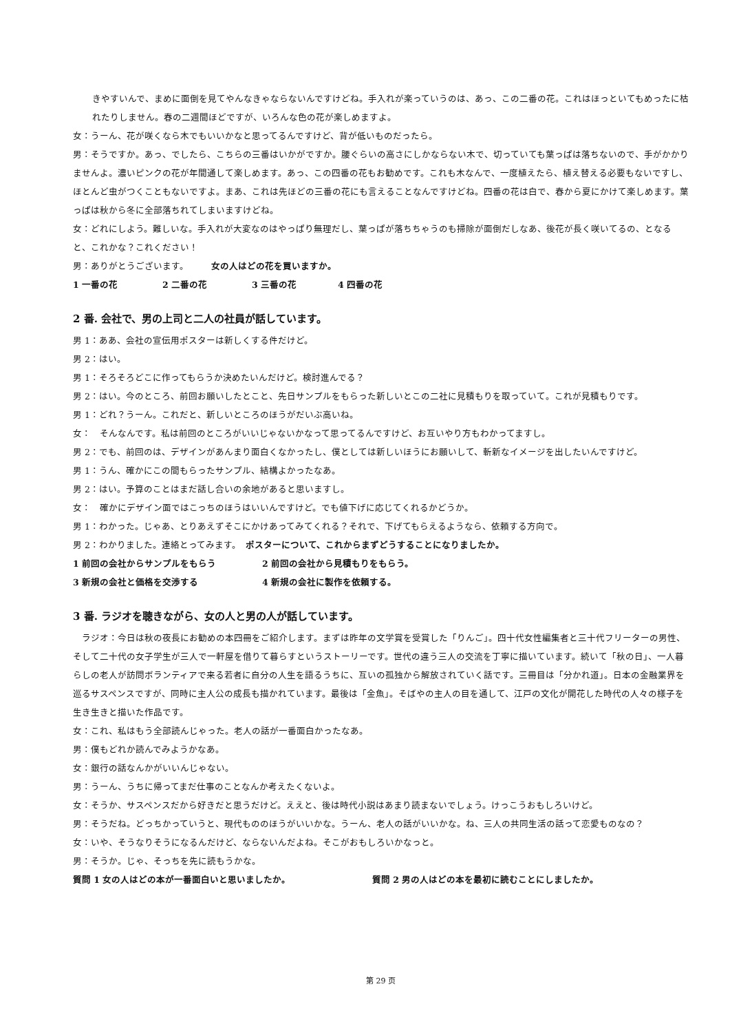きやすいんで、まめに面倒を見てやんなきゃならないんですけどね。手入れが楽っていうのは、あっ、この二番の花。これはほっといてもめったに枯れたりしません。春の二週間ほどですが、いろんな色の花が楽しめますよ。
女：うーん、花が咲くなら木でもいいかなと思ってるんですけど、背が低いものだったら。
男：そうですか。あっ、でしたら、こちらの三番はいかがですか。腰ぐらいの高さにしかならない木で、切っていても葉っぱは落ちないので、手がかかりませんよ。濃いピンクの花が年間通して楽しめます。あっ、この四番の花もお勧めです。これも木なんで、一度植えたら、植え替える必要もないですし、ほとんど虫がつくこともないですよ。まあ、これは先ほどの三番の花にも言えることなんですけどね。四番の花は白で、春から夏にかけて楽しめます。葉っぱは秋から冬に全部落ちれてしまいますけどね。
女：どれにしよう。難しいな。手入れが大変なのはやっぱり無理だし、葉っぱが落ちちゃうのも掃除が面倒だしなあ、後花が長く咲いてるの、となると、これかな？これください！
男：ありがとうございます。　　　女の人はどの花を買いますか。
1 一番の花 2 二番の花 3 三番の花 4 四番の花
2 番. 会社で、男の上司と二人の社員が話しています。
男 1：ああ、会社の宣伝用ポスターは新しくする件だけど。
男 2：はい。
男 1：そろそろどこに作ってもらうか決めたいんだけど。検討進んでる？
男 2：はい。今のところ、前回お願いしたとこと、先日サンプルをもらった新しいとこの二社に見積もりを取っていて。これが見積もりです。
男 1：どれ？うーん。これだと、新しいところのほうがだいぶ高いね。
女：　そんなんです。私は前回のところがいいじゃないかなって思ってるんですけど、お互いやり方もわかってますし。
男 2：でも、前回のは、デザインがあんまり面白くなかったし、僕としては新しいほうにお願いして、斬新なイメージを出したいんですけど。
男 1：うん、確かにこの間もらったサンプル、結構よかったなあ。
男 2：はい。予算のことはまだ話し合いの余地があると思いますし。
女：　確かにデザイン面ではこっちのほうはいいんですけど。でも値下げに応じてくれるかどうか。
男 1：わかった。じゃあ、とりあえずそこにかけあってみてくれる？それで、下げてもらえるようなら、依頼する方向で。
男 2：わかりました。連絡とってみます。　ポスターについて、これからまずどうすることになりましたか。
1 前回の会社からサンプルをもらう 2 前回の会社から見積もりをもらう。
3 新規の会社と価格を交渉する 4 新規の会社に製作を依頼する。
3 番. ラジオを聴きながら、女の人と男の人が話しています。
　ラジオ：今日は秋の夜長にお勧めの本四冊をご紹介します。まずは昨年の文学賞を受賞した「りんご」。四十代女性編集者と三十代フリーターの男性、そして二十代の女子学生が三人で一軒屋を借りて暮らすというストーリーです。世代の違う三人の交流を丁寧に描いています。続いて「秋の日」、一人暮らしの老人が訪問ボランティアで来る若者に自分の人生を語るうちに、互いの孤独から解放されていく話です。三冊目は「分かれ道」。日本の金融業界を巡るサスペンスですが、同時に主人公の成長も描かれています。最後は「金魚」。そばやの主人の目を通して、江戸の文化が開花した時代の人々の様子を生き生きと描いた作品です。
女：これ、私はもう全部読んじゃった。老人の話が一番面白かったなあ。
男：僕もどれか読んでみようかなあ。
女：銀行の話なんかがいいんじゃない。
男：うーん、うちに帰ってまだ仕事のことなんか考えたくないよ。
女：そうか、サスペンスだから好きだと思うだけど。ええと、後は時代小説はあまり読まないでしょう。けっこうおもしろいけど。
男：そうだね。どっちかっていうと、現代もののほうがいいかな。うーん、老人の話がいいかな。ね、三人の共同生活の話って恋愛ものなの？
女：いや、そうなりそうになるんだけど、ならないんだよね。そこがおもしろいかなっと。
男：そうか。じゃ、そっちを先に読もうかな。
質問 1 女の人はどの本が一番面白いと思いましたか。 質問 2 男の人はどの本を最初に読むことにしましたか。
第 29 页